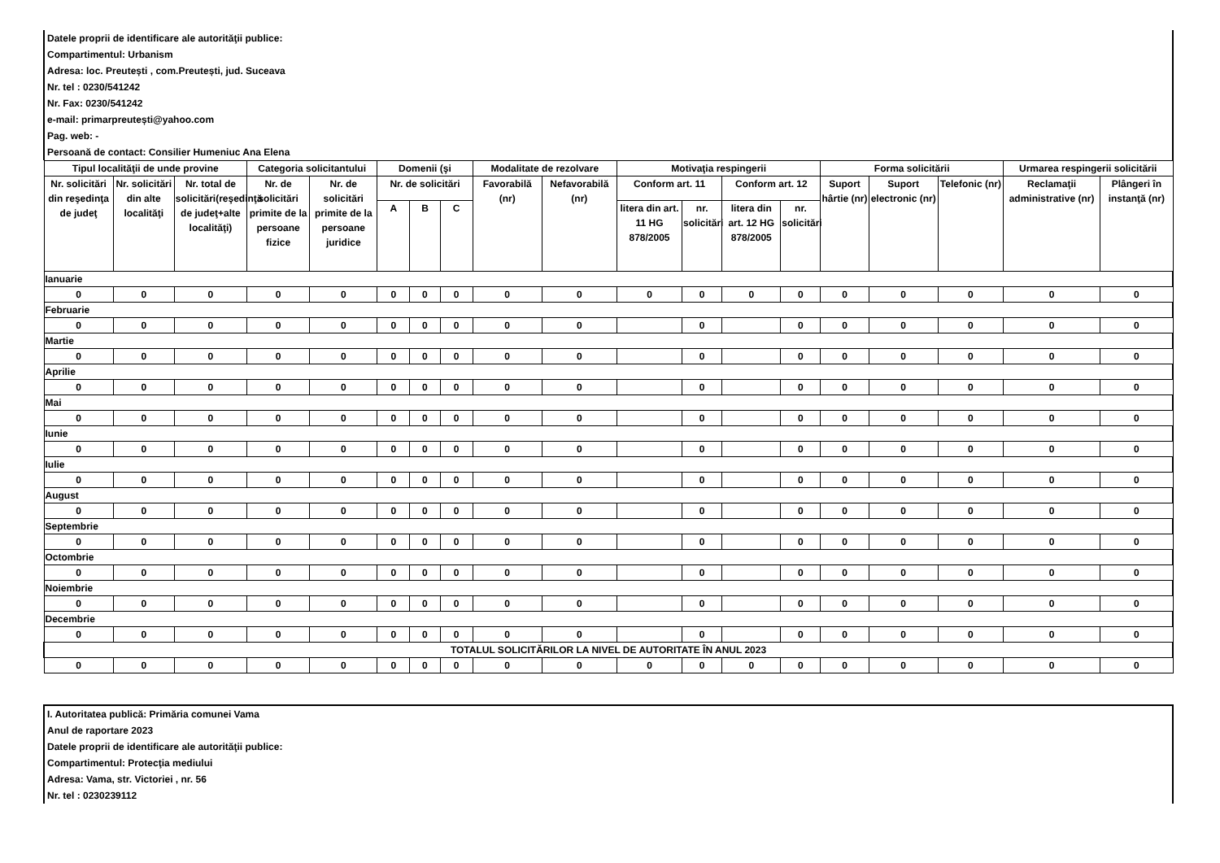Datele proprii de identificare ale autorităţii publice:
Compartimentul: Urbanism
Adresa: loc. Preutești , com.Preutești, jud. Suceava
Nr. tel : 0230/541242
Nr. Fax: 0230/541242
e-mail: primarpreutești@yahoo.com
Pag. web: -
Persoană de contact: Consilier Humeniuc Ana Elena
| Tipul localităţii de unde provine | | | Categoria solicitantului | | Domenii (şi | | | Modalitate de rezolvare | | Motivaţia respingerii | | | | Forma solicitării | | | Urmarea respingerii solicitării | |
| --- | --- | --- | --- | --- | --- | --- | --- | --- | --- | --- | --- | --- | --- | --- | --- | --- | --- | --- |
| Nr. solicitări din reşedinţa de judeţ | Nr. solicitări din alte localităţi | Nr. total de solicitări(reşedinţă de judeţ+alte localităţi) | Nr. de solicitări primite de la persoane fizice | Nr. de solicitări primite de la persoane juridice | Nr. de solicitări | | | Favorabilă (nr) | Nefavorabilă (nr) | Conform art. 11 | | Conform art. 12 | | Suport hârtie (nr) | Suport electronic (nr) | Telefonic (nr) | Reclamaţii administrative (nr) | Plângeri în instanţă (nr) |
| | | | | | A | B | C | | | litera din art. 11 HG 878/2005 | nr. solicitări | litera din art. 12 HG 878/2005 | nr. solicitări | | | | | |
| Ianuarie | | | | | | | | | | | | | | | | | | |
| 0 | 0 | 0 | 0 | 0 | 0 | 0 | 0 | 0 | 0 | 0 | 0 | 0 | 0 | 0 | 0 | 0 | 0 | 0 |
| Februarie | | | | | | | | | | | | | | | | | | |
| 0 | 0 | 0 | 0 | 0 | 0 | 0 | 0 | 0 | 0 | | 0 | | 0 | 0 | 0 | 0 | 0 | 0 |
| Martie | | | | | | | | | | | | | | | | | | |
| 0 | 0 | 0 | 0 | 0 | 0 | 0 | 0 | 0 | 0 | | 0 | | 0 | 0 | 0 | 0 | 0 | 0 |
| Aprilie | | | | | | | | | | | | | | | | | | |
| 0 | 0 | 0 | 0 | 0 | 0 | 0 | 0 | 0 | 0 | | 0 | | 0 | 0 | 0 | 0 | 0 | 0 |
| Mai | | | | | | | | | | | | | | | | | | |
| 0 | 0 | 0 | 0 | 0 | 0 | 0 | 0 | 0 | 0 | | 0 | | 0 | 0 | 0 | 0 | 0 | 0 |
| Iunie | | | | | | | | | | | | | | | | | | |
| 0 | 0 | 0 | 0 | 0 | 0 | 0 | 0 | 0 | 0 | | 0 | | 0 | 0 | 0 | 0 | 0 | 0 |
| Iulie | | | | | | | | | | | | | | | | | | |
| 0 | 0 | 0 | 0 | 0 | 0 | 0 | 0 | 0 | 0 | | 0 | | 0 | 0 | 0 | 0 | 0 | 0 |
| August | | | | | | | | | | | | | | | | | | |
| 0 | 0 | 0 | 0 | 0 | 0 | 0 | 0 | 0 | 0 | | 0 | | 0 | 0 | 0 | 0 | 0 | 0 |
| Septembrie | | | | | | | | | | | | | | | | | | |
| 0 | 0 | 0 | 0 | 0 | 0 | 0 | 0 | 0 | 0 | | 0 | | 0 | 0 | 0 | 0 | 0 | 0 |
| Octombrie | | | | | | | | | | | | | | | | | | |
| 0 | 0 | 0 | 0 | 0 | 0 | 0 | 0 | 0 | 0 | | 0 | | 0 | 0 | 0 | 0 | 0 | 0 |
| Noiembrie | | | | | | | | | | | | | | | | | | |
| 0 | 0 | 0 | 0 | 0 | 0 | 0 | 0 | 0 | 0 | | 0 | | 0 | 0 | 0 | 0 | 0 | 0 |
| Decembrie | | | | | | | | | | | | | | | | | | |
| 0 | 0 | 0 | 0 | 0 | 0 | 0 | 0 | 0 | 0 | | 0 | | 0 | 0 | 0 | 0 | 0 | 0 |
| TOTALUL SOLICITĂRILOR LA NIVEL DE AUTORITATE ÎN ANUL 2023 | | | | | | | | | | | | | | | | | | |
| 0 | 0 | 0 | 0 | 0 | 0 | 0 | 0 | 0 | 0 | 0 | 0 | 0 | 0 | 0 | 0 | 0 | 0 | 0 |
I. Autoritatea publică: Primăria comunei Vama
Anul de raportare 2023
Datele proprii de identificare ale autorităţii publice:
Compartimentul: Protecţia mediului
Adresa: Vama, str. Victoriei , nr. 56
Nr. tel : 0230239112